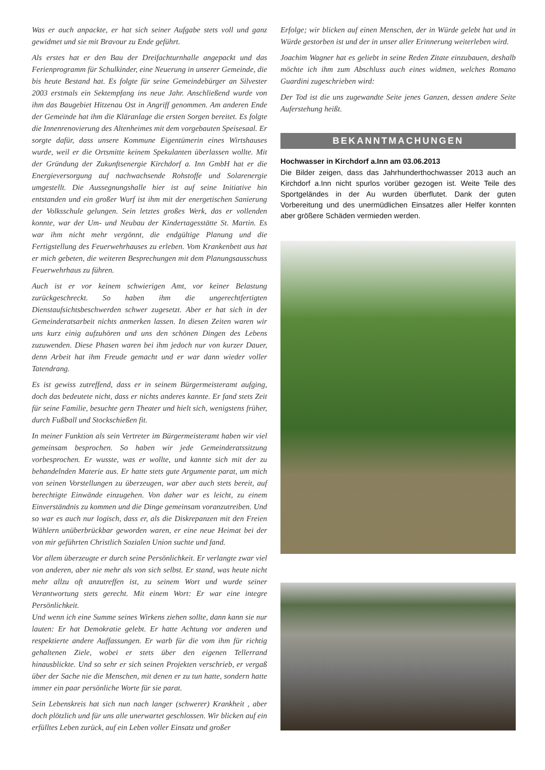Was er auch anpackte, er hat sich seiner Aufgabe stets voll und ganz gewidmet und sie mit Bravour zu Ende geführt.
Als erstes hat er den Bau der Dreifachturnhalle angepackt und das Ferienprogramm für Schulkinder, eine Neuerung in unserer Gemeinde, die bis heute Bestand hat. Es folgte für seine Gemeindebürger an Silvester 2003 erstmals ein Sektempfang ins neue Jahr. Anschließend wurde von ihm das Baugebiet Hitzenau Ost in Angriff genommen. Am anderen Ende der Gemeinde hat ihm die Kläranlage die ersten Sorgen bereitet. Es folgte die Innenrenovierung des Altenheimes mit dem vorgebauten Speisesaal. Er sorgte dafür, dass unsere Kommune Eigentümerin eines Wirtshauses wurde, weil er die Ortsmitte keinem Spekulanten überlassen wollte. Mit der Gründung der Zukunftsenergie Kirchdorf a. Inn GmbH hat er die Energieversorgung auf nachwachsende Rohstoffe und Solarenergie umgestellt. Die Aussegnungshalle hier ist auf seine Initiative hin entstanden und ein großer Wurf ist ihm mit der energetischen Sanierung der Volksschule gelungen. Sein letztes großes Werk, das er vollenden konnte, war der Um- und Neubau der Kindertagesstätte St. Martin. Es war ihm nicht mehr vergönnt, die endgültige Planung und die Fertigstellung des Feuerwehrhauses zu erleben. Vom Krankenbett aus hat er mich gebeten, die weiteren Besprechungen mit dem Planungsausschuss Feuerwehrhaus zu führen.
Auch ist er vor keinem schwierigen Amt, vor keiner Belastung zurückgeschreckt. So haben ihm die ungerechtfertigten Dienstaufsichtsbeschwerden schwer zugesetzt. Aber er hat sich in der Gemeinderatsarbeit nichts anmerken lassen. In diesen Zeiten waren wir uns kurz einig aufzuhören und uns den schönen Dingen des Lebens zuzuwenden. Diese Phasen waren bei ihm jedoch nur von kurzer Dauer, denn Arbeit hat ihm Freude gemacht und er war dann wieder voller Tatendrang.
Es ist gewiss zutreffend, dass er in seinem Bürgermeisteramt aufging, doch das bedeutete nicht, dass er nichts anderes kannte. Er fand stets Zeit für seine Familie, besuchte gern Theater und hielt sich, wenigstens früher, durch Fußball und Stockschießen fit.
In meiner Funktion als sein Vertreter im Bürgermeisteramt haben wir viel gemeinsam besprochen. So haben wir jede Gemeinderatssitzung vorbesprochen. Er wusste, was er wollte, und kannte sich mit der zu behandelnden Materie aus. Er hatte stets gute Argumente parat, um mich von seinen Vorstellungen zu überzeugen, war aber auch stets bereit, auf berechtigte Einwände einzugehen. Von daher war es leicht, zu einem Einverständnis zu kommen und die Dinge gemeinsam voranzutreiben. Und so war es auch nur logisch, dass er, als die Diskrepanzen mit den Freien Wählern unüberbrückbar geworden waren, er eine neue Heimat bei der von mir geführten Christlich Sozialen Union suchte und fand.
Vor allem überzeugte er durch seine Persönlichkeit. Er verlangte zwar viel von anderen, aber nie mehr als von sich selbst. Er stand, was heute nicht mehr allzu oft anzutreffen ist, zu seinem Wort und wurde seiner Verantwortung stets gerecht. Mit einem Wort: Er war eine integre Persönlichkeit.
Und wenn ich eine Summe seines Wirkens ziehen sollte, dann kann sie nur lauten: Er hat Demokratie gelebt. Er hatte Achtung vor anderen und respektierte andere Auffassungen. Er warb für die vom ihm für richtig gehaltenen Ziele, wobei er stets über den eigenen Tellerrand hinausblickte. Und so sehr er sich seinen Projekten verschrieb, er vergaß über der Sache nie die Menschen, mit denen er zu tun hatte, sondern hatte immer ein paar persönliche Worte für sie parat.
Sein Lebenskreis hat sich nun nach langer (schwerer) Krankheit , aber doch plötzlich und für uns alle unerwartet geschlossen. Wir blicken auf ein erfülltes Leben zurück, auf ein Leben voller Einsatz und großer
Erfolge; wir blicken auf einen Menschen, der in Würde gelebt hat und in Würde gestorben ist und der in unser aller Erinnerung weiterleben wird.
Joachim Wagner hat es geliebt in seine Reden Zitate einzubauen, deshalb möchte ich ihm zum Abschluss auch eines widmen, welches Romano Guardini zugeschrieben wird:
Der Tod ist die uns zugewandte Seite jenes Ganzen, dessen andere Seite Auferstehung heißt.
BEKANNTMACHUNGEN
Hochwasser in Kirchdorf a.Inn am 03.06.2013
Die Bilder zeigen, dass das Jahrhunderthochwasser 2013 auch an Kirchdorf a.Inn nicht spurlos vorüber gezogen ist. Weite Teile des Sportgeländes in der Au wurden überflutet. Dank der guten Vorbereitung und des unermüdlichen Einsatzes aller Helfer konnten aber größere Schäden vermieden werden.